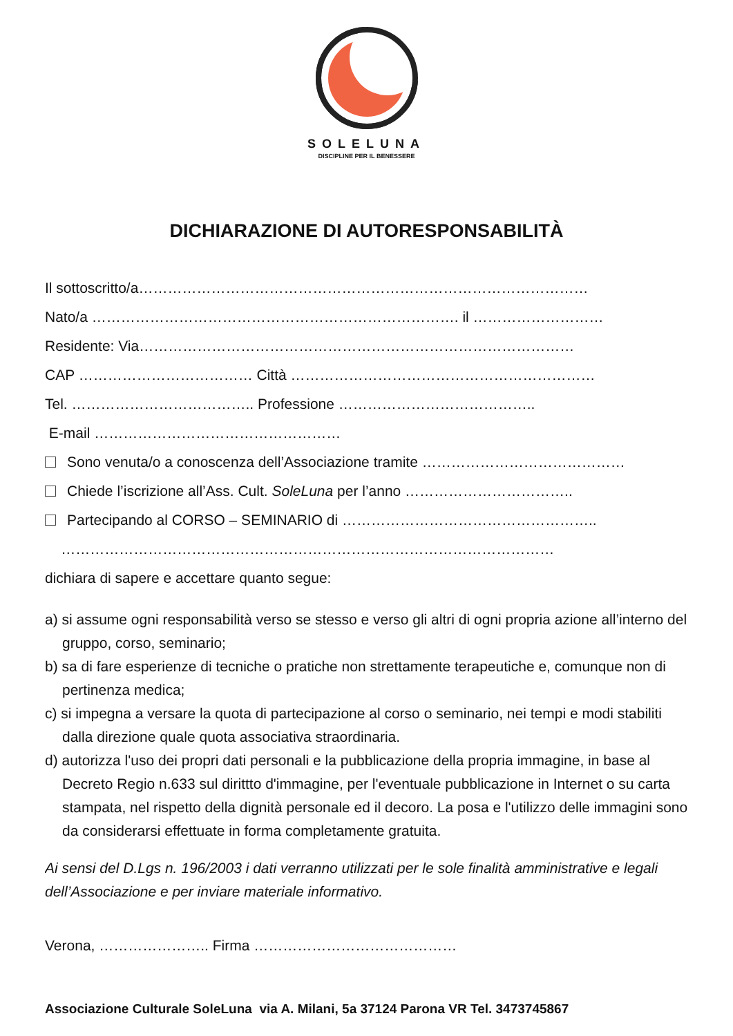SOLELUNA
DISCIPLINE PER IL BENESSERE
DICHIARAZIONE DI AUTORESPONSABILITÀ
Il sottoscritto/a…………………………………………………………………………………
Nato/a …………………………………………………………………. il ………………………
Residente: Via………………………………………………………………………………
CAP ……………………………… Città ………………………………………………………
Tel. ……………………………….. Professione …………………………………..
E-mail ……………………………………………
Sono venuta/o a conoscenza dell’Associazione tramite ……………………………………
Chiede l’iscrizione all’Ass. Cult. SoleLuna per l’anno ……………………………..
Partecipando al CORSO – SEMINARIO di ……………………………………………..
…………………………………………………………………………………………
dichiara di sapere e accettare quanto segue:
a) si assume ogni responsabilità verso se stesso e verso gli altri di ogni propria azione all’interno del gruppo, corso, seminario;
b) sa di fare esperienze di tecniche o pratiche non strettamente terapeutiche e, comunque non di pertinenza medica;
c) si impegna a versare la quota di partecipazione al corso o seminario, nei tempi e modi stabiliti dalla direzione quale quota associativa straordinaria.
d) autorizza l'uso dei propri dati personali e la pubblicazione della propria immagine, in base al Decreto Regio n.633 sul dirittto d'immagine, per l'eventuale pubblicazione in Internet o su carta stampata, nel rispetto della dignità personale ed il decoro. La posa e l'utilizzo delle immagini sono da considerarsi effettuate in forma completamente gratuita.
Ai sensi del D.Lgs n. 196/2003 i dati verranno utilizzati per le sole finalità amministrative e legali dell’Associazione e per inviare materiale informativo.
Verona, ………………….. Firma ……………………………………
Associazione Culturale SoleLuna via A. Milani, 5a 37124 Parona VR Tel. 3473745867